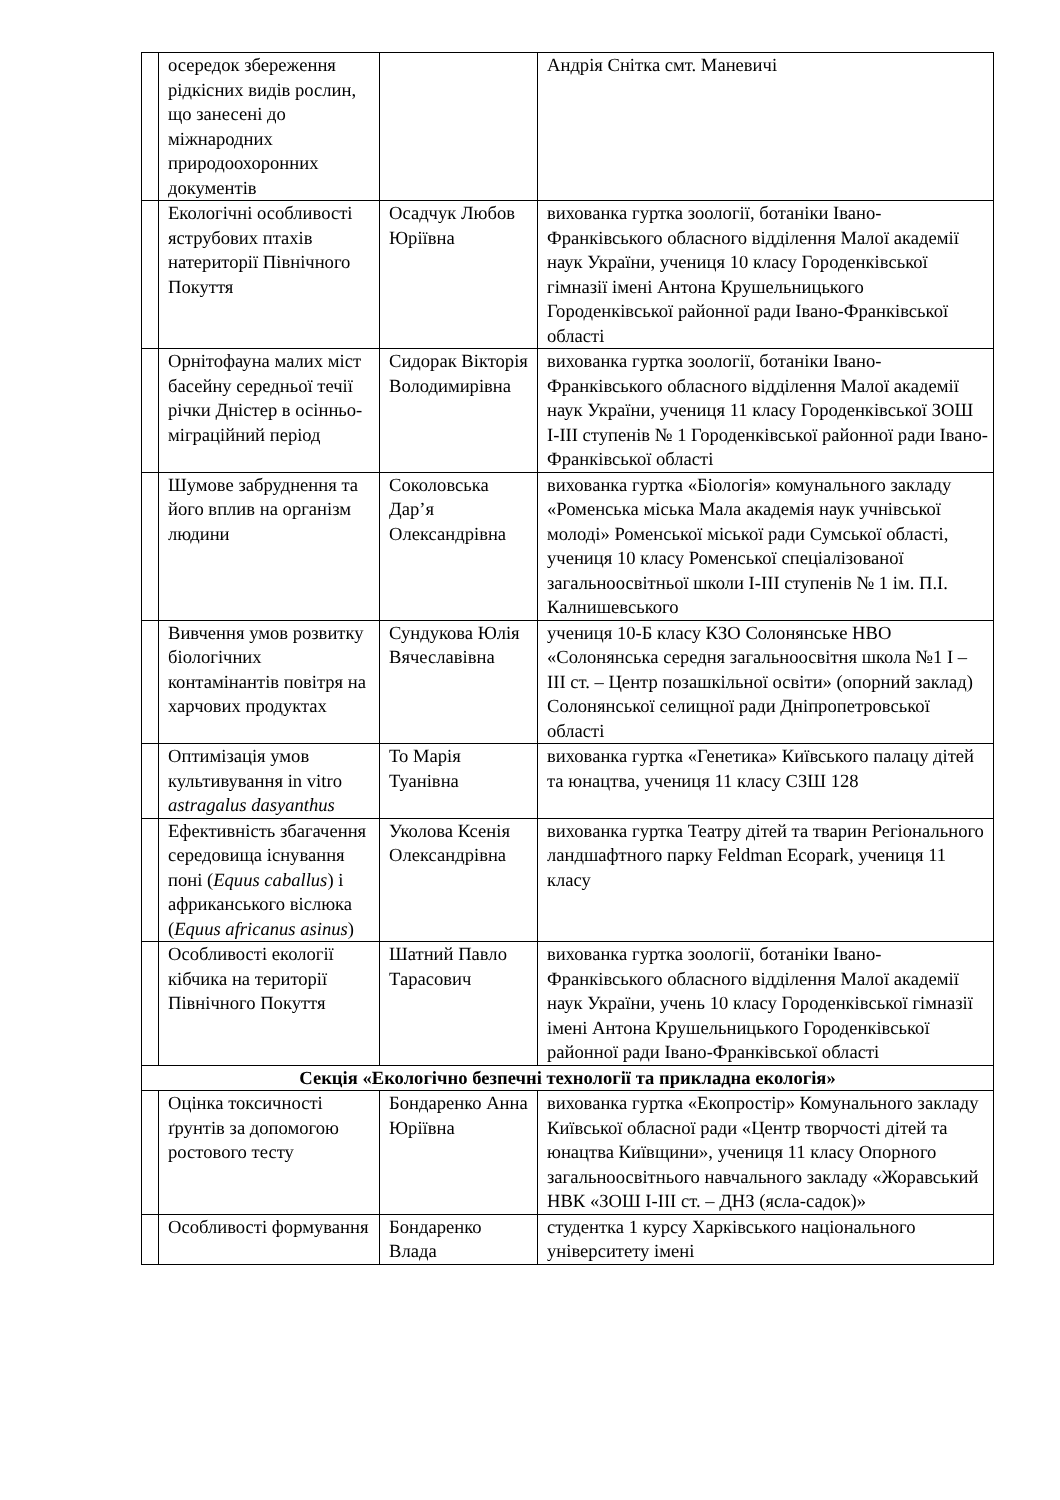| | осередок збереження рідкісних видів рослин, що занесені до міжнародних природоохоронних документів | | Андрія Снітка смт. Маневичі |
| | Екологічні особливості яструбових птахів натериторії Північного Покуття | Осадчук Любов Юріївна | вихованка гуртка зоології, ботаніки Івано-Франківського обласного відділення Малої академії наук України, учениця 10 класу Городенківської гімназії імені Антона Крушельницького Городенківської районної ради Івано-Франківської області |
| | Орнітофауна малих міст басейну середньої течії річки Дністер в осінньо-міграційний період | Сидорак Вікторія Володимирівна | вихованка гуртка зоології, ботаніки Івано-Франківського обласного відділення Малої академії наук України, учениця 11 класу Городенківської ЗОШ І-ІІІ ступенів № 1 Городенківської районної ради Івано-Франківської області |
| | Шумове забруднення та його вплив на організм людини | Соколовська Дар’я Олександрівна | вихованка гуртка «Біологія» комунального закладу «Роменська міська Мала академія наук учнівської молоді» Роменської міської ради Сумської області, учениця 10 класу Роменської спеціалізованої загальноосвітньої школи І-ІІІ ступенів № 1 ім. П.І. Калнишевського |
| | Вивчення умов розвитку біологічних контамінантів повітря на харчових продуктах | Сундукова Юлія Вячеславівна | учениця 10-Б класу КЗО Солонянське НВО «Солонянська середня загальноосвітня школа №1 І – ІІІ ст. – Центр позашкільної освіти» (опорний заклад) Солонянської селищної ради Дніпропетровської області |
| | Оптимізація умов культивування in vitro astragalus dasyanthus | То Марія Туанівна | вихованка гуртка «Генетика» Київського палацу дітей та юнацтва, учениця 11 класу СЗШ 128 |
| | Ефективність збагачення середовища існування поні ( Equus caballus ) і африканського віслюка ( Equus africanus asinus ) | Уколова Ксенія Олександрівна | вихованка гуртка Театру дітей та тварин Регіонального ландшафтного парку Feldman Ecopark, учениця 11 класу |
| | Особливості екології кібчика на території Північного Покуття | Шатний Павло Тарасович | вихованка гуртка зоології, ботаніки Івано-Франківського обласного відділення Малої академії наук України, учень 10 класу Городенківської гімназії імені Антона Крушельницького Городенківської районної ради Івано-Франківської області |
| Секція «Екологічно безпечні технології та прикладна екологія» | | | |
| | Оцінка токсичності ґрунтів за допомогою ростового тесту | Бондаренко Анна Юріївна | вихованка гуртка «Екопростір» Комунального закладу Київської обласної ради «Центр творчості дітей та юнацтва Київщини», учениця 11 класу Опорного загальноосвітнього навчального закладу «Жоравський НВК «ЗОШ І-ІІІ ст. – ДНЗ (ясла-садок)» |
| | Особливості формування | Бондаренко Влада | студентка 1 курсу Харківського національного університету імені |